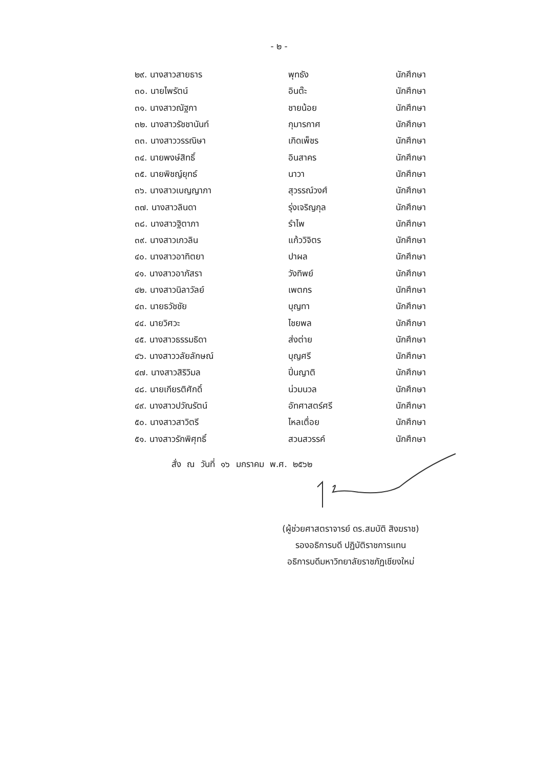- ๒ -
๒๙. นางสาวสายธาร พุทธัง นักศึกษา
๓๐. นายไพรัตน์ อินต๊ะ นักศึกษา
๓๑. นางสาวณัฐกา ชายน้อย นักศึกษา
๓๒. นางสาวรัชชานันท์ กุมารกาศ นักศึกษา
๓๓. นางสาววรรณิษา เกิดเพ็ชร นักศึกษา
๓๔. นายพงษ์สิทธิ์ อินสาคร นักศึกษา
๓๕. นายพิชญ์ยุทธ์ นาวา นักศึกษา
๓๖. นางสาวเบญญาภา สุวรรณ์วงศ์ นักศึกษา
๓๗. นางสาวลินดา รุ่งเจริญกุล นักศึกษา
๓๘. นางสาวฐิตาภา รำไพ นักศึกษา
๓๙. นางสาวเกวลิน แก้ววิจิตร นักศึกษา
๔๐. นางสาวอาทิตยา ปาผล นักศึกษา
๔๑. นางสาวอาภัสรา วังทิพย์ นักศึกษา
๔๒. นางสาวนิลาวัลย์ เพตกร นักศึกษา
๔๓. นายธวัชชัย บุญทา นักศึกษา
๔๔. นายวิศวะ ไชยพล นักศึกษา
๔๕. นางสาวธรรมธิดา ส่งต่าย นักศึกษา
๔๖. นางสาววลัยลักษณ์ บุญศรี นักศึกษา
๔๗. นางสาวสิริวิมล ปิ่นญาติ นักศึกษา
๔๘. นายเกียรติศักดิ์ น่วมนวล นักศึกษา
๔๙. นางสาวปวัณรัตน์ อัทศาสตร์ศรี นักศึกษา
๕๐. นางสาวสาวิตรี ไหลเตื่อย นักศึกษา
๕๑. นางสาวรักพิศุทธิ์ สวนสวรรค์ นักศึกษา
สั่ง ณ วันที่ ๑๖ มกราคม พ.ศ. ๒๕๖๒
(ผู้ช่วยศาสตราจารย์ ดร.สมบัติ สิงฆราช)
รองอธิการบดี ปฏิบัติราชการแทน
อธิการบดีมหาวิทยาลัยราชภัฏเชียงใหม่